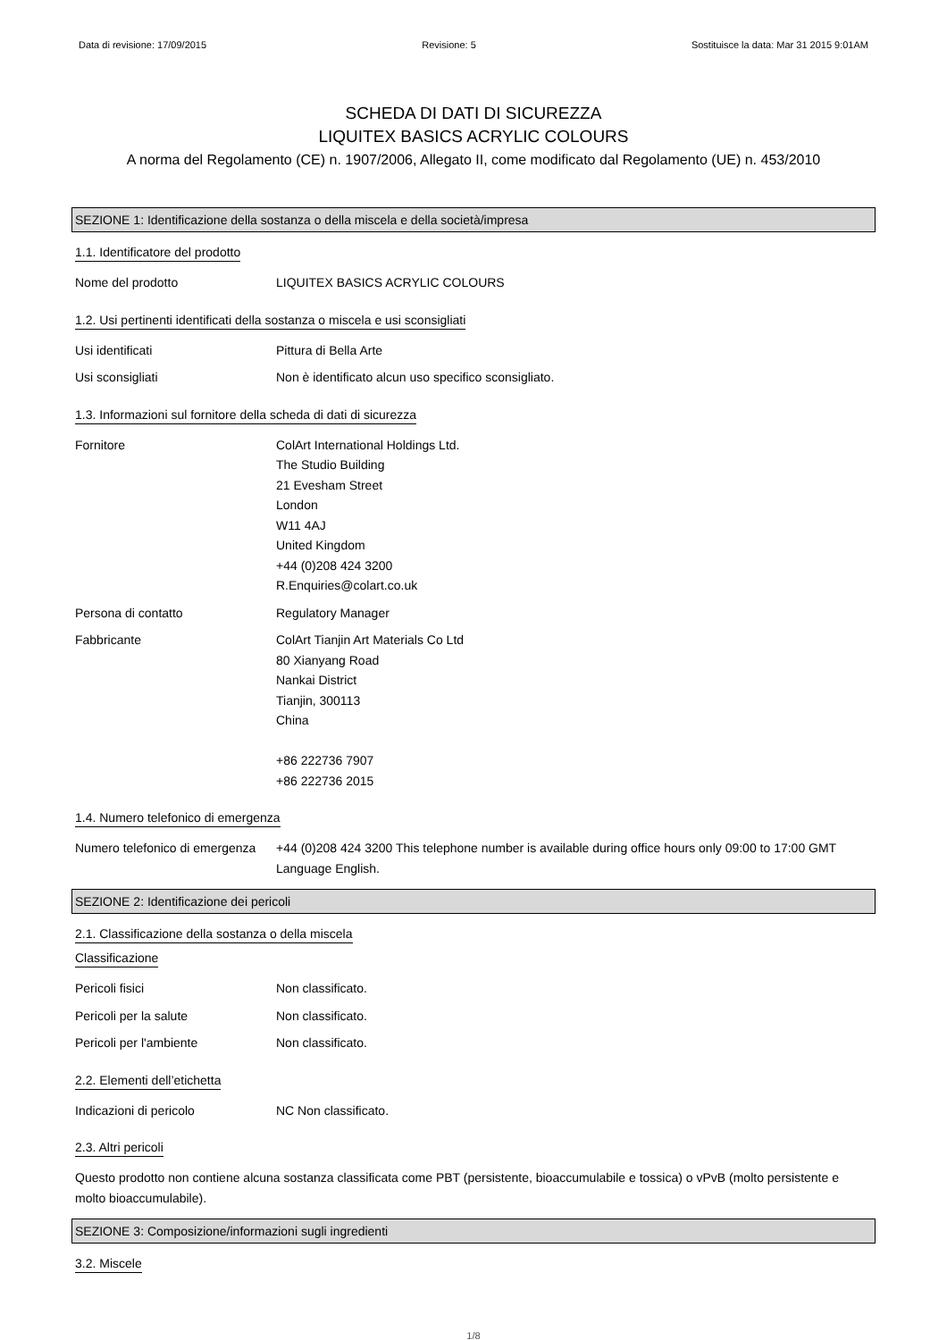Data di revisione: 17/09/2015 Revisione: 5 Sostituisce la data: Mar 31 2015 9:01AM
SCHEDA DI DATI DI SICUREZZA
LIQUITEX BASICS ACRYLIC COLOURS
A norma del Regolamento (CE) n. 1907/2006, Allegato II, come modificato dal Regolamento (UE) n. 453/2010
SEZIONE 1: Identificazione della sostanza o della miscela e della società/impresa
1.1. Identificatore del prodotto
Nome del prodotto LIQUITEX BASICS ACRYLIC COLOURS
1.2. Usi pertinenti identificati della sostanza o miscela e usi sconsigliati
Usi identificati Pittura di Bella Arte
Usi sconsigliati Non è identificato alcun uso specifico sconsigliato.
1.3. Informazioni sul fornitore della scheda di dati di sicurezza
Fornitore ColArt International Holdings Ltd.
The Studio Building
21 Evesham Street
London
W11 4AJ
United Kingdom
+44 (0)208 424 3200
R.Enquiries@colart.co.uk
Persona di contatto Regulatory Manager
Fabbricante ColArt Tianjin Art Materials Co Ltd
80 Xianyang Road
Nankai District
Tianjin, 300113
China
+86 222736 7907
+86 222736 2015
1.4. Numero telefonico di emergenza
Numero telefonico di emergenza
+44 (0)208 424 3200 This telephone number is available during office hours only 09:00 to 17:00 GMT Language English.
SEZIONE 2: Identificazione dei pericoli
2.1. Classificazione della sostanza o della miscela
Classificazione
Pericoli fisici Non classificato.
Pericoli per la salute Non classificato.
Pericoli per l'ambiente Non classificato.
2.2. Elementi dell’etichetta
Indicazioni di pericolo NC Non classificato.
2.3. Altri pericoli
Questo prodotto non contiene alcuna sostanza classificata come PBT (persistente, bioaccumulabile e tossica) o vPvB (molto persistente e molto bioaccumulabile).
SEZIONE 3: Composizione/informazioni sugli ingredienti
3.2. Miscele
1/8